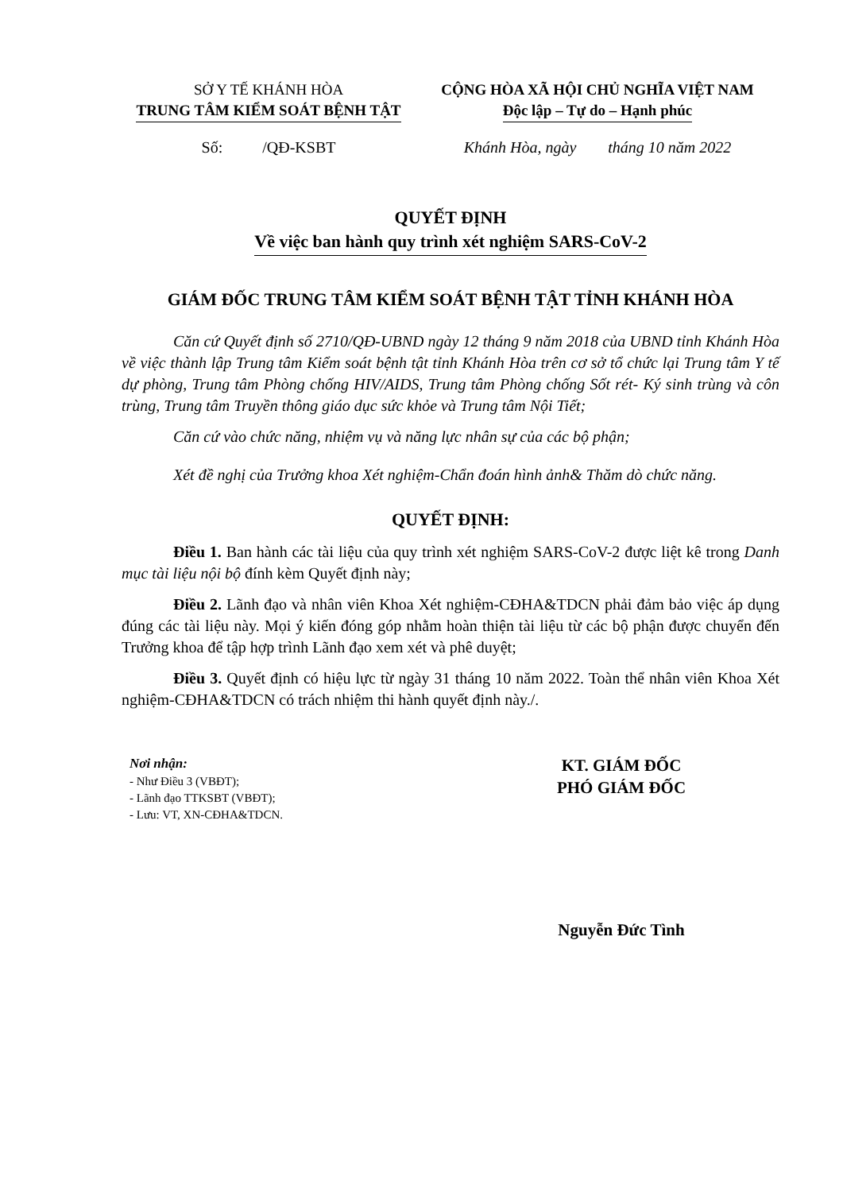SỞ Y TẾ KHÁNH HÒA
TRUNG TÂM KIỂM SOÁT BỆNH TẬT
CỘNG HÒA XÃ HỘI CHỦ NGHĨA VIỆT NAM
Độc lập – Tự do – Hạnh phúc
Số: /QĐ-KSBT Khánh Hòa, ngày tháng 10 năm 2022
QUYẾT ĐỊNH
Về việc ban hành quy trình xét nghiệm SARS-CoV-2
GIÁM ĐỐC TRUNG TÂM KIỂM SOÁT BỆNH TẬT TỈNH KHÁNH HÒA
Căn cứ Quyết định số 2710/QĐ-UBND ngày 12 tháng 9 năm 2018 của UBND tỉnh Khánh Hòa về việc thành lập Trung tâm Kiểm soát bệnh tật tỉnh Khánh Hòa trên cơ sở tổ chức lại Trung tâm Y tế dự phòng, Trung tâm Phòng chống HIV/AIDS, Trung tâm Phòng chống Sốt rét- Ký sinh trùng và côn trùng, Trung tâm Truyền thông giáo dục sức khỏe và Trung tâm Nội Tiết;
Căn cứ vào chức năng, nhiệm vụ và năng lực nhân sự của các bộ phận;
Xét đề nghị của Trưởng khoa Xét nghiệm-Chẩn đoán hình ảnh& Thăm dò chức năng.
QUYẾT ĐỊNH:
Điều 1. Ban hành các tài liệu của quy trình xét nghiệm SARS-CoV-2 được liệt kê trong Danh mục tài liệu nội bộ đính kèm Quyết định này;
Điều 2. Lãnh đạo và nhân viên Khoa Xét nghiệm-CĐHA&TDCN phải đảm bảo việc áp dụng đúng các tài liệu này. Mọi ý kiến đóng góp nhằm hoàn thiện tài liệu từ các bộ phận được chuyển đến Trưởng khoa để tập hợp trình Lãnh đạo xem xét và phê duyệt;
Điều 3. Quyết định có hiệu lực từ ngày 31 tháng 10 năm 2022. Toàn thể nhân viên Khoa Xét nghiệm-CĐHA&TDCN có trách nhiệm thi hành quyết định này./.
Nơi nhận:
- Như Điều 3 (VBĐT);
- Lãnh đạo TTKSBT (VBĐT);
- Lưu: VT, XN-CĐHA&TDCN.
KT. GIÁM ĐỐC
PHÓ GIÁM ĐỐC
Nguyễn Đức Tình